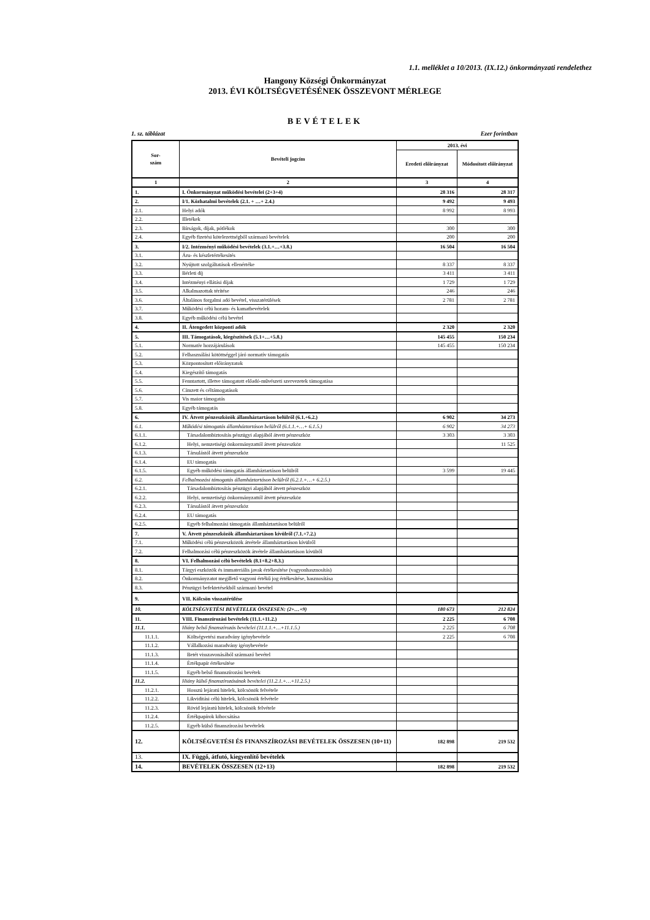1.1. melléklet a 10/2013. (IX.12.) önkormányzati rendelethez
Hangony Községi Önkormányzat
2013. ÉVI KÖLTSÉGVETÉSÉNEK ÖSSZEVONT MÉRLEGE
BEVÉTELEK
1. sz. táblázat Ezer forintban
| Sor- szám | Bevételi jogcím | 2013. évi | |
| --- | --- | --- | --- |
| | | Eredeti előirányzat | Módosított előirányzat |
| 1 | 2 | 3 | 4 |
| 1. | I. Önkormányzat működési bevételei (2+3+4) | 28 316 | 28 317 |
| 2. | I/1. Közhatalmi bevételek (2.1. + …+ 2.4.) | 9 492 | 9 493 |
| 2.1. | Helyi adók | 8 992 | 8 993 |
| 2.2. | Illetékek | | |
| 2.3. | Bírságok, díjak, pótlékok | 300 | 300 |
| 2.4. | Egyéb fizetési kötelezettségből származó bevételek | 200 | 200 |
| 3. | I/2. Intézményi működési bevételek (3.1.+…+3.8.) | 16 504 | 16 504 |
| 3.1. | Áru- és készletértékesítés | | |
| 3.2. | Nyújtott szolgáltatások ellenértéke | 8 337 | 8 337 |
| 3.3. | Bérleti díj | 3 411 | 3 411 |
| 3.4. | Intézményi ellátási díjak | 1 729 | 1 729 |
| 3.5. | Alkalmazottak térítése | 246 | 246 |
| 3.6. | Általános forgalmi adó bevétel, visszatérülések | 2 781 | 2 781 |
| 3.7. | Működési célú hozam- és kamatbevételek | | |
| 3.8. | Egyéb működési célú bevétel | | |
| 4. | II. Átengedett központi adók | 2 320 | 2 320 |
| 5. | III. Támogatások, kiegészítések (5.1+…+5.8.) | 145 455 | 150 234 |
| 5.1. | Normatív hozzájárulások | 145 455 | 150 234 |
| 5.2. | Felhasználási kötöttséggel járó normatív támogatás | | |
| 5.3. | Központosított előirányzatok | | |
| 5.4. | Kiegészítő támogatás | | |
| 5.5. | Fenntartott, illetve támogatott előadó-művészeti szervezetek támogatása | | |
| 5.6. | Címzett és céltámogatások | | |
| 5.7. | Vis maior támogatás | | |
| 5.8. | Egyéb támogatás | | |
| 6. | IV. Átvett pénzeszközök államháztartáson belülről (6.1.+6.2.) | 6 902 | 34 273 |
| 6.1. | Működési támogatás államháztartáson belülről (6.1.1.+…+ 6.1.5.) | 6 902 | 34 273 |
| 6.1.1. | Társadalombiztosítás pénzügyi alapjából átvett pénzeszköz | 3 303 | 3 303 |
| 6.1.2. | Helyi, nemzetiségi önkormányzattól átvett pénzeszköz | | 11 525 |
| 6.1.3. | Társulástól átvett pénzeszköz | | |
| 6.1.4. | EU támogatás | | |
| 6.1.5. | Egyéb működési támogatás államháztartáson belülről | 3 599 | 19 445 |
| 6.2. | Felhalmozási támogatás államháztartáson belülről (6.2.1.+…+ 6.2.5.) | | |
| 6.2.1. | Társadalombiztosítás pénzügyi alapjából átvett pénzeszköz | | |
| 6.2.2. | Helyi, nemzetiségi önkormányzattól átvett pénzeszköz | | |
| 6.2.3. | Társulástól átvett pénzeszköz | | |
| 6.2.4. | EU támogatás | | |
| 6.2.5. | Egyéb felhalmozási támogatás államháztartáson belülről | | |
| 7. | V. Átvett pénzeszközök államháztartáson kívülről (7.1.+7.2.) | | |
| 7.1. | Működési célú pénzeszközök átvétele államháztartáson kívülről | | |
| 7.2. | Felhalmozási célú pénzeszközök átvétele államháztartáson kívülről | | |
| 8. | VI. Felhalmozási célú bevételek (8.1+8.2+8.3.) | | |
| 8.1. | Tárgyi eszközök és immateriális javak értékesítése (vagyonhasznosítás) | | |
| 8.2. | Önkormányzatot megillető vagyoni értékű jog értékesítése, hasznosítása | | |
| 8.3. | Pénzügyi befektetésekből származó bevétel | | |
| 9. | VII. Kölcsön visszatérülése | | |
| 10. | KÖLTSÉGVETÉSI BEVÉTELEK ÖSSZESEN: (2+…+9) | 180 673 | 212 824 |
| 11. | VIII. Finanszírozási bevételek (11.1.+11.2.) | 2 225 | 6 708 |
| 11.1. | Hiány belső finanszírozás bevételei (11.1.1.+…+11.1.5.) | 2 225 | 6 708 |
| 11.1.1. | Költségvetési maradvány igénybevétele | 2 225 | 6 708 |
| 11.1.2. | Vállalkozási maradvány igénybevétele | | |
| 11.1.3. | Betét visszavonásából származó bevétel | | |
| 11.1.4. | Értékpapír értékesítése | | |
| 11.1.5. | Egyéb belső finanszírozási bevétek | | |
| 11.2. | Hiány külső finanszírozásának bevételei (11.2.1.+…+11.2.5.) | | |
| 11.2.1. | Hosszú lejáratú hitelek, kölcsönök felvétele | | |
| 11.2.2. | Likviditási célú hitelek, kölcsönök felvétele | | |
| 11.2.3. | Rövid lejáratú hitelek, kölcsönök felvétele | | |
| 11.2.4. | Értékpapírok kibocsátása | | |
| 11.2.5. | Egyéb külső finanszírozási bevételek | | |
| 12. | KÖLTSÉGVETÉSI ÉS FINANSZÍROZÁSI BEVÉTELEK ÖSSZESEN (10+11) | 182 898 | 219 532 |
| 13. | IX. Függő, átfutó, kiegyenlítő bevételek | | |
| 14. | BEVÉTELEK ÖSSZESEN (12+13) | 182 898 | 219 532 |